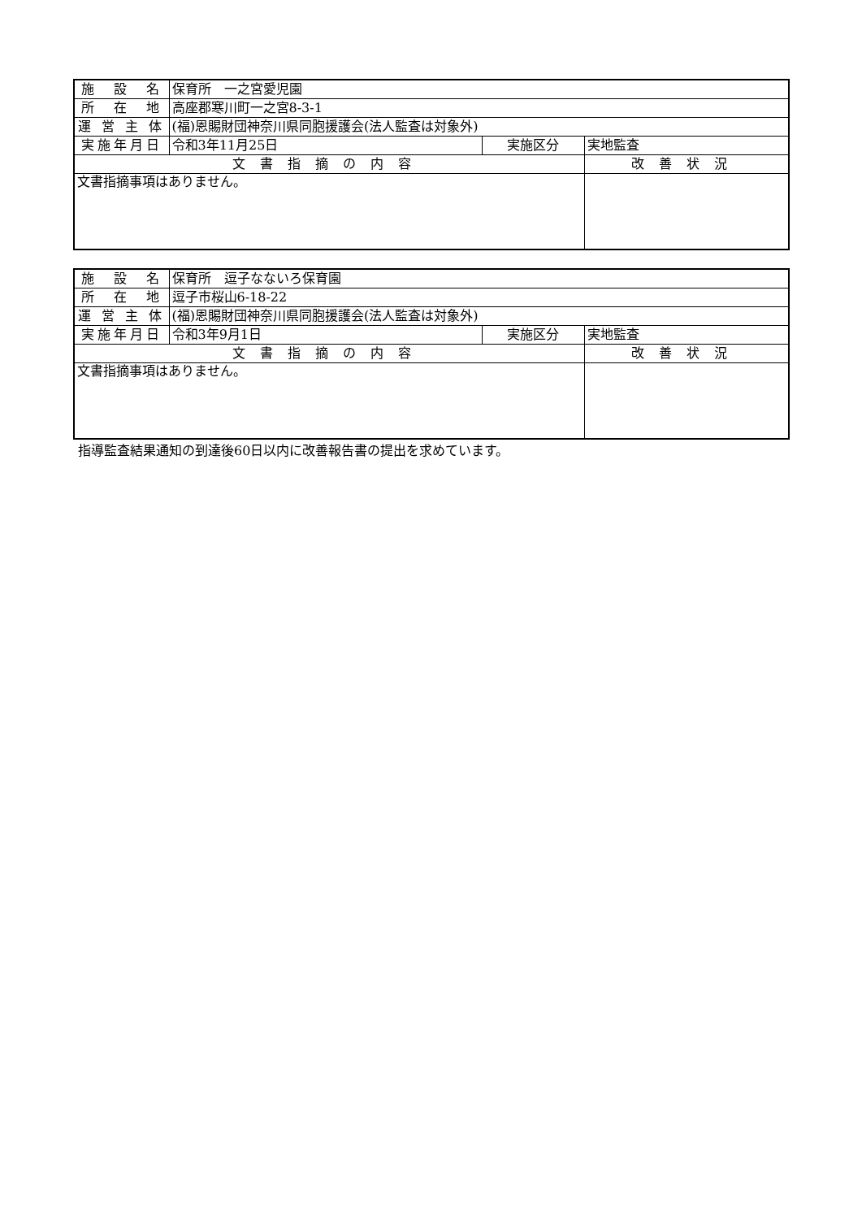| 施 設 名 | 保育所 一之宮愛児園 | | |
| 所 在 地 | 高座郡寒川町一之宮8-3-1 | | |
| 運 営 主 体 | (福)恩賜財団神奈川県同胞援護会(法人監査は対象外) | | |
| 実施年月日 | 令和3年11月25日 | 実施区分 | 実地監査 |
| 文書指摘の内容 | | | 改善状況 |
| 文書指摘事項はありません。 | | | |
| 施 設 名 | 保育所 逗子なないろ保育園 | | |
| 所 在 地 | 逗子市桜山6-18-22 | | |
| 運 営 主 体 | (福)恩賜財団神奈川県同胞援護会(法人監査は対象外) | | |
| 実施年月日 | 令和3年9月1日 | 実施区分 | 実地監査 |
| 文書指摘の内容 | | | 改善状況 |
| 文書指摘事項はありません。 | | | |
指導監査結果通知の到達後60日以内に改善報告書の提出を求めています。